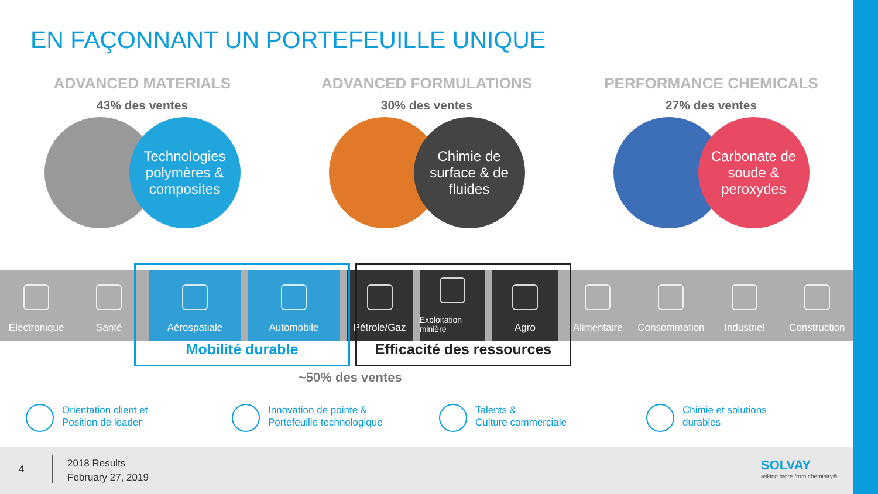EN FAÇONNANT UN PORTEFEUILLE UNIQUE
ADVANCED MATERIALS
43% des ventes
Technologies polymères & composites
ADVANCED FORMULATIONS
30% des ventes
Chimie de surface & de fluides
PERFORMANCE CHEMICALS
27% des ventes
Carbonate de soude & peroxydes
Électronique Santé Aérospatiale Automobile Pétrole/Gaz
Exploitation minière
Agro Alimentaire Consommation Industriel Construction
Mobilité durable
Efficacité des ressources
~50% des ventes
Orientation client et
Position de leader
Innovation de pointe &
Portefeuille technologique
Talents &
Culture commerciale
Chimie et solutions
durables
4
2018 Results
February 27, 2019
SOLVAY
asking more from chemistry®